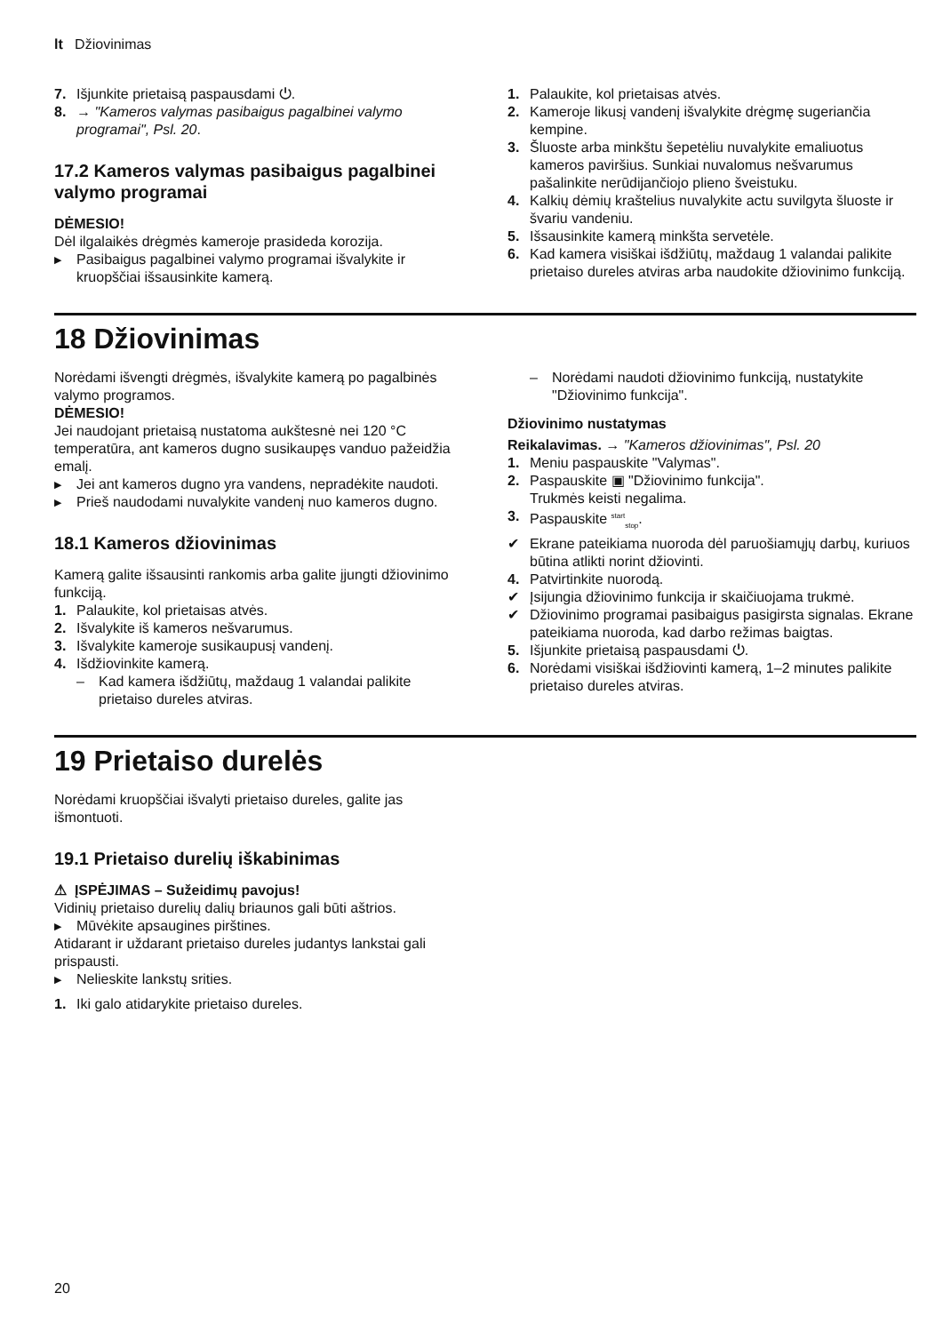lt Džiovinimas
7. Išjunkite prietaisą paspausdami ⏻.
8. → "Kameros valymas pasibaigus pagalbinei valymo programai", Psl. 20.
17.2 Kameros valymas pasibaigus pagalbinei valymo programai
DĖMESIO!
Dėl ilgalaikės drėgmės kameroje prasideda korozija.
▶ Pasibaigus pagalbinei valymo programai išvalykite ir kruopščiai išsausinkite kamerą.
1. Palaukite, kol prietaisas atvės.
2. Kameroje likusį vandenį išvalykite drėgmę sugeriančia kempine.
3. Šluoste arba minkštu šepetėliu nuvalykite emaliuotus kameros paviršius. Sunkiai nuvalomus nešvarumus pašalinkite nerūdijančiojo plieno šveistuku.
4. Kalkių dėmių kraštelius nuvalykite actu suvilgyta šluoste ir švariu vandeniu.
5. Išsausinkite kamerą minkšta servetėle.
6. Kad kamera visiškai išdžiūtų, maždaug 1 valandai palikite prietaiso dureles atviras arba naudokite džiovinimo funkciją.
18 Džiovinimas
Norėdami išvengti drėgmės, išvalykite kamerą po pagalbinės valymo programos.
DĖMESIO!
Jei naudojant prietaisą nustatoma aukštesnė nei 120 °C temperatūra, ant kameros dugno susikaupęs vanduo pažeidžia emalį.
▶ Jei ant kameros dugno yra vandens, nepradėkite naudoti.
▶ Prieš naudodami nuvalykite vandenį nuo kameros dugno.
18.1 Kameros džiovinimas
Kamerą galite išsausinti rankomis arba galite įjungti džiovinimo funkciją.
1. Palaukite, kol prietaisas atvės.
2. Išvalykite iš kameros nešvarumus.
3. Išvalykite kameroje susikaupusį vandenį.
4. Išdžiovinkite kamerą.
– Kad kamera išdžiūtų, maždaug 1 valandai palikite prietaiso dureles atviras.
– Norėdami naudoti džiovinimo funkciją, nustatykite "Džiovinimo funkcija".
Džiovinimo nustatymas
Reikalavimas. → "Kameros džiovinimas", Psl. 20
1. Meniu paspauskite "Valymas".
2. Paspauskite ▣ "Džiovinimo funkcija".
Trukmės keisti negalima.
3. Paspauskite <sup>start</sup><sub>stop</sub>.
✔ Ekrane pateikiama nuoroda dėl paruošiamųjų darbų, kuriuos būtina atlikti norint džiovinti.
4. Patvirtinkite nuorodą.
✔ Įsijungia džiovinimo funkcija ir skaičiuojama trukmė.
✔ Džiovinimo programai pasibaigus pasigirsta signalas. Ekrane pateikiama nuoroda, kad darbo režimas baigtas.
5. Išjunkite prietaisą paspausdami ⏻.
6. Norėdami visiškai išdžiovinti kamerą, 1–2 minutes palikite prietaiso dureles atviras.
19 Prietaiso durelės
Norėdami kruopščiai išvalyti prietaiso dureles, galite jas išmontuoti.
19.1 Prietaiso durelių iškabinimas
⚠ ĮSPĖJIMAS – Sužeidimų pavojus!
Vidinių prietaiso durelių dalių briaunos gali būti aštrios.
▶ Mūvėkite apsaugines pirštines.
Atidarant ir uždarant prietaiso dureles judantys lankstai gali prispausti.
▶ Nelieskite lankstų srities.
1. Iki galo atidarykite prietaiso dureles.
20